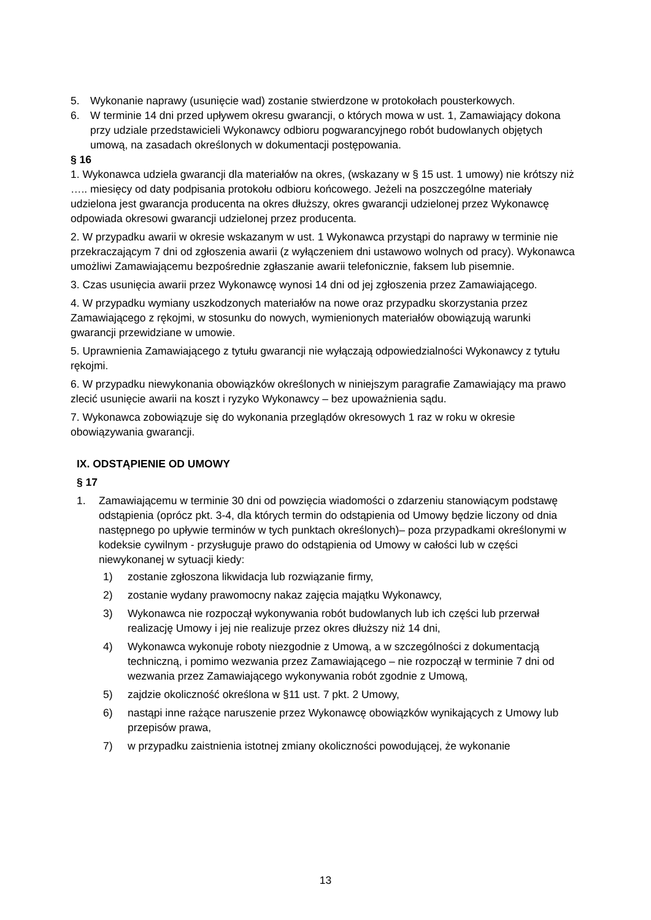5. Wykonanie naprawy (usunięcie wad) zostanie stwierdzone w protokołach pousterkowych.
6. W terminie 14 dni przed upływem okresu gwarancji, o których mowa w ust. 1, Zamawiający dokona przy udziale przedstawicieli Wykonawcy odbioru pogwarancyjnego robót budowlanych objętych umową, na zasadach określonych w dokumentacji postępowania.
§ 16
1. Wykonawca udziela gwarancji dla materiałów na okres, (wskazany w § 15 ust. 1 umowy) nie krótszy niż ….. miesięcy od daty podpisania protokołu odbioru końcowego. Jeżeli na poszczególne materiały udzielona jest gwarancja producenta na okres dłuższy, okres gwarancji udzielonej przez Wykonawcę odpowiada okresowi gwarancji udzielonej przez producenta.
2. W przypadku awarii w okresie wskazanym w ust. 1 Wykonawca przystąpi do naprawy w terminie nie przekraczającym 7 dni od zgłoszenia awarii (z wyłączeniem dni ustawowo wolnych od pracy). Wykonawca umożliwi Zamawiającemu bezpośrednie zgłaszanie awarii telefonicznie, faksem lub pisemnie.
3. Czas usunięcia awarii przez Wykonawcę wynosi 14 dni od jej zgłoszenia przez Zamawiającego.
4. W przypadku wymiany uszkodzonych materiałów na nowe oraz przypadku skorzystania przez Zamawiającego z rękojmi, w stosunku do nowych, wymienionych materiałów obowiązują warunki gwarancji przewidziane w umowie.
5. Uprawnienia Zamawiającego z tytułu gwarancji nie wyłączają odpowiedzialności Wykonawcy z tytułu rękojmi.
6. W przypadku niewykonania obowiązków określonych w niniejszym paragrafie Zamawiający ma prawo zlecić usunięcie awarii na koszt i ryzyko Wykonawcy – bez upoważnienia sądu.
7. Wykonawca zobowiązuje się do wykonania przeglądów okresowych 1 raz w roku w okresie obowiązywania gwarancji.
IX. ODSTĄPIENIE OD UMOWY
§ 17
1. Zamawiającemu w terminie 30 dni od powzięcia wiadomości o zdarzeniu stanowiącym podstawę odstąpienia (oprócz pkt. 3-4, dla których termin do odstąpienia od Umowy będzie liczony od dnia następnego po upływie terminów w tych punktach określonych)– poza przypadkami określonymi w kodeksie cywilnym - przysługuje prawo do odstąpienia od Umowy w całości lub w części niewykonanej w sytuacji kiedy:
1) zostanie zgłoszona likwidacja lub rozwiązanie firmy,
2) zostanie wydany prawomocny nakaz zajęcia majątku Wykonawcy,
3) Wykonawca nie rozpoczął wykonywania robót budowlanych lub ich części lub przerwał realizację Umowy i jej nie realizuje przez okres dłuższy niż 14 dni,
4) Wykonawca wykonuje roboty niezgodnie z Umową, a w szczególności z dokumentacją techniczną, i pomimo wezwania przez Zamawiającego – nie rozpoczął w terminie 7 dni od wezwania przez Zamawiającego wykonywania robót zgodnie z Umową,
5) zajdzie okoliczność określona w §11 ust. 7 pkt. 2 Umowy,
6) nastąpi inne rażące naruszenie przez Wykonawcę obowiązków wynikających z Umowy lub przepisów prawa,
7) w przypadku zaistnienia istotnej zmiany okoliczności powodującej, że wykonanie
13